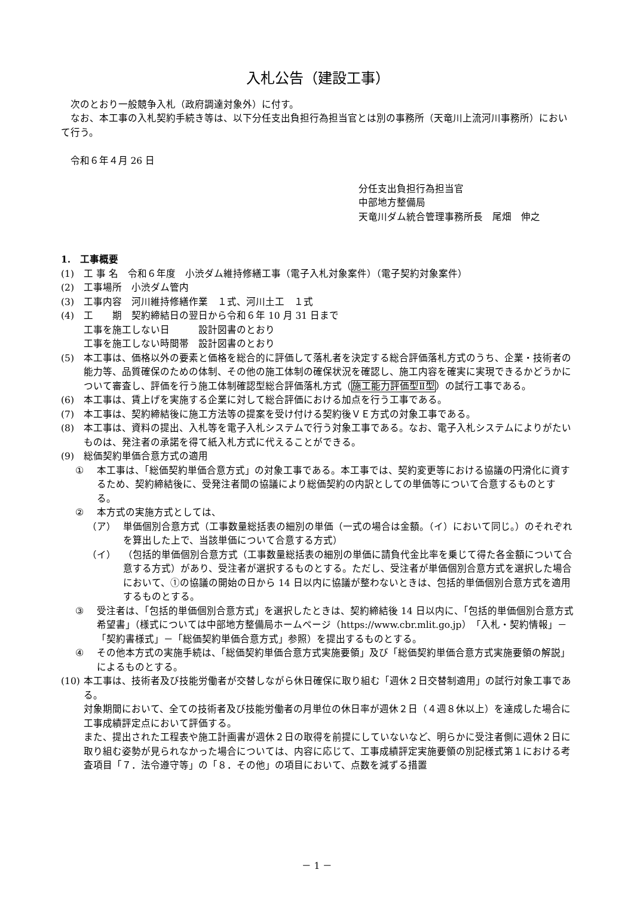入札公告（建設工事）
次のとおり一般競争入札（政府調達対象外）に付す。
なお、本工事の入札契約手続き等は、以下分任支出負担行為担当官とは別の事務所（天竜川上流河川事務所）において行う。
令和６年４月 26 日
分任支出負担行為担当官
中部地方整備局
天竜川ダム統合管理事務所長　尾畑　伸之
1.　工事概要
(1) 工 事 名　令和６年度　小渋ダム維持修繕工事（電子入札対象案件）（電子契約対象案件）
(2) 工事場所　小渋ダム管内
(3) 工事内容　河川維持修繕作業　１式、河川土工　１式
(4) 工　　期　契約締結日の翌日から令和６年 10 月 31 日まで
工事を施工しない日　　　設計図書のとおり
工事を施工しない時間帯　設計図書のとおり
(5) 本工事は、価格以外の要素と価格を総合的に評価して落札者を決定する総合評価落札方式のうち、企業・技術者の能力等、品質確保のための体制、その他の施工体制の確保状況を確認し、施工内容を確実に実現できるかどうかについて審査し、評価を行う施工体制確認型総合評価落札方式（施工能力評価型Ⅱ型）の試行工事である。
(6) 本工事は、賃上げを実施する企業に対して総合評価における加点を行う工事である。
(7) 本工事は、契約締結後に施工方法等の提案を受け付ける契約後ＶＥ方式の対象工事である。
(8) 本工事は、資料の提出、入札等を電子入札システムで行う対象工事である。なお、電子入札システムによりがたいものは、発注者の承諾を得て紙入札方式に代えることができる。
(9) 総価契約単価合意方式の適用
① 本工事は、「総価契約単価合意方式」の対象工事である。本工事では、契約変更等における協議の円滑化に資するため、契約締結後に、受発注者間の協議により総価契約の内訳としての単価等について合意するものとする。
② 本方式の実施方式としては、
（ア） 単価個別合意方式（工事数量総括表の細別の単価（一式の場合は金額。（イ）において同じ。）のそれぞれを算出した上で、当該単価について合意する方式）
（イ） （包括的単価個別合意方式（工事数量総括表の細別の単価に請負代金比率を乗じて得た各金額について合意する方式）があり、受注者が選択するものとする。ただし、受注者が単価個別合意方式を選択した場合において、①の協議の開始の日から 14 日以内に協議が整わないときは、包括的単価個別合意方式を適用するものとする。
③ 受注者は、「包括的単価個別合意方式」を選択したときは、契約締結後 14 日以内に、「包括的単価個別合意方式希望書」（様式については中部地方整備局ホームページ（https://www.cbr.mlit.go.jp）「入札・契約情報」－「契約書様式」－「総価契約単価合意方式」参照）を提出するものとする。
④ その他本方式の実施手続は、「総価契約単価合意方式実施要領」及び「総価契約単価合意方式実施要領の解説」によるものとする。
(10) 本工事は、技術者及び技能労働者が交替しながら休日確保に取り組む「週休２日交替制適用」の試行対象工事である。
対象期間において、全ての技術者及び技能労働者の月単位の休日率が週休２日（４週８休以上）を達成した場合に工事成績評定点において評価する。
また、提出された工程表や施工計画書が週休２日の取得を前提にしていないなど、明らかに受注者側に週休２日に取り組む姿勢が見られなかった場合については、内容に応じて、工事成績評定実施要領の別記様式第１における考査項目「７．法令遵守等」の「８．その他」の項目において、点数を減ずる措置
－ 1 －